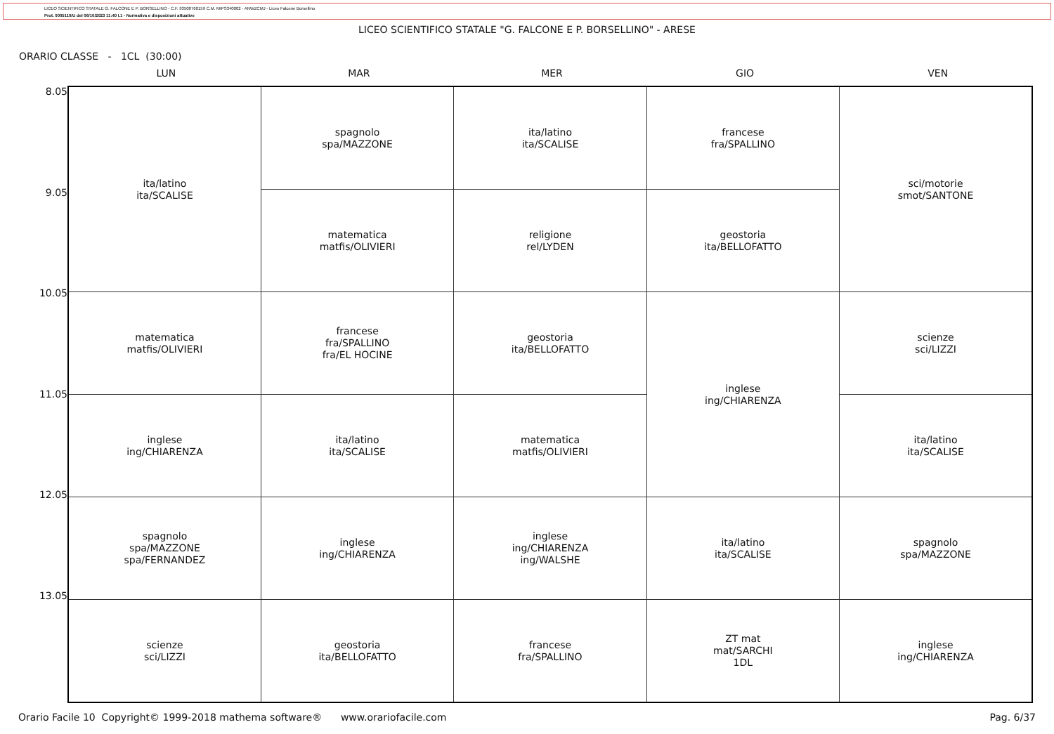LICEO SCIENTIFICO STATALE G. FALCONE E P. BORSELLINO - C.F. 93508760159 C.M. MIPS340002 - ANWZCMJ - Liceo Falcone Borsellino
Prot. 0005110/U del 06/10/2023 11:40 I.1 - Normativa e disposizioni attuative
LICEO SCIENTIFICO STATALE "G. FALCONE E P. BORSELLINO" - ARESE
ORARIO CLASSE - 1CL (30:00)
LUN MAR MER GIO VEN
8.05
9.05
10.05
11.05
12.05
13.05
| ita/latino ita/SCALISE | spagnolo spa/MAZZONE | ita/latino ita/SCALISE | francese fra/SPALLINO | sci/motorie smot/SANTONE |
| | matematica matfis/OLIVIERI | religione rel/LYDEN | geostoria ita/BELLOFATTO | |
| matematica matfis/OLIVIERI | francese fra/SPALLINO fra/EL HOCINE | geostoria ita/BELLOFATTO | inglese ing/CHIARENZA | scienze sci/LIZZI |
| inglese ing/CHIARENZA | ita/latino ita/SCALISE | matematica matfis/OLIVIERI | | ita/latino ita/SCALISE |
| spagnolo spa/MAZZONE spa/FERNANDEZ | inglese ing/CHIARENZA | inglese ing/CHIARENZA ing/WALSHE | ita/latino ita/SCALISE | spagnolo spa/MAZZONE |
| scienze sci/LIZZI | geostoria ita/BELLOFATTO | francese fra/SPALLINO | ZT mat mat/SARCHI 1DL | inglese ing/CHIARENZA |
Orario Facile 10 Copyright© 1999-2018 mathema software® www.orariofacile.com Pag. 6/37